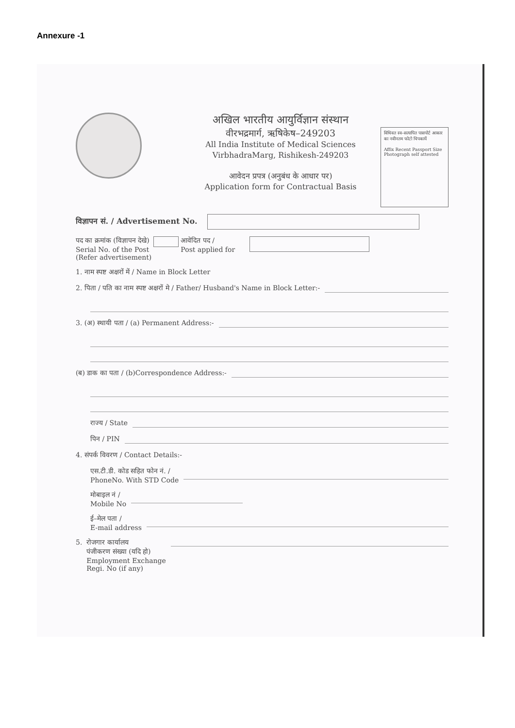Annexure -1
अखिल भारतीय आयुर्विज्ञान संस्थान
वीरभद्रमार्ग, ऋषिकेष–249203
All India Institute of Medical Sciences
VirbhadraMarg, Rishikesh-249203
आवेदन प्रपत्र (अनुबंध के आधार पर)
Application form for Contractual Basis
विधिवत स्व–सत्यापित पासपोर्ट आकार का नवीनतम फोटो चिपकायें
Affix Recent Passport Size Photograph self attested
विज्ञापन सं. / Advertisement No.
पद का क्रमांक (विज्ञापन देखे)
Serial No. of the Post
(Refer advertisement)
आवेदित पद /
Post applied for
1. नाम स्पष्ट अक्षरों में / Name in Block Letter
2. पिता / पति का नाम स्पष्ट अक्षरों मे / Father/ Husband's Name in Block Letter:-
3. (अ) स्थायी पता / (a) Permanent Address:-
(ब) डाक का पता / (b)Correspondence Address:-
राज्य / State
पिन / PIN
4. संपर्क विवरण / Contact Details:-
एस.टी.डी. कोड सहित फोन नं. /
PhoneNo. With STD Code
मोबाइल नं /
Mobile No
ई–मेल पता /
E-mail address
5.
रोजगार कार्यालय
पंजीकरण संख्या (यदि हो)
Employment Exchange
Regi. No (if any)